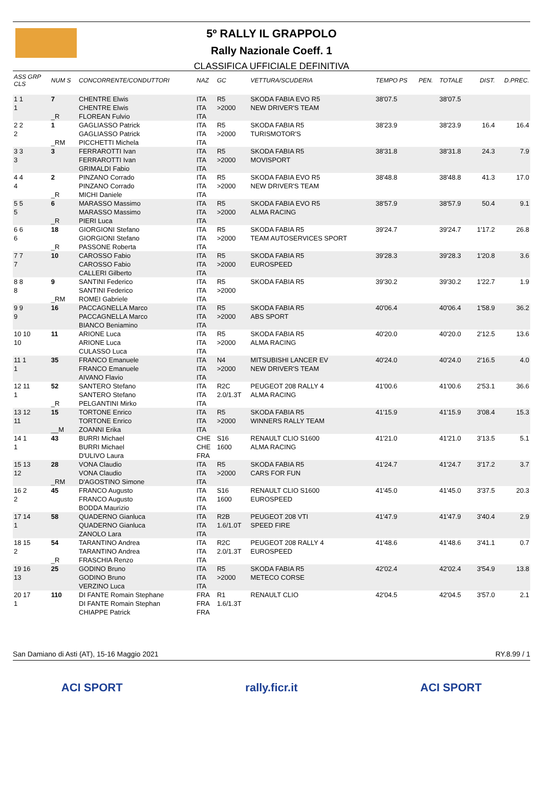5º RALLY IL GRAPPOLO
Rally Nazionale Coeff. 1
CLASSIFICA UFFICIALE DEFINITIVA
| ASS GRP CLS | NUM S | CONCORRENTE/CONDUTTORI | NAZ | GC | VETTURA/SCUDERIA | TEMPO PS | PEN. | TOTALE | DIST. | D.PREC. |
| --- | --- | --- | --- | --- | --- | --- | --- | --- | --- | --- |
| 1 1 1 | 7 _R | CHENTRE Elwis CHENTRE Elwis FLOREAN Fulvio | ITA ITA ITA | R5 >2000 | SKODA FABIA EVO R5 NEW DRIVER'S TEAM | 38'07.5 | | 38'07.5 | | |
| 2 2 2 | 1 _RM | GAGLIASSO Patrick GAGLIASSO Patrick PICCHETTI Michela | ITA ITA ITA | R5 >2000 | SKODA FABIA R5 TURISMOTOR'S | 38'23.9 | | 38'23.9 | 16.4 | 16.4 |
| 3 3 3 | 3 | FERRAROTTI Ivan FERRAROTTI Ivan GRIMALDI Fabio | ITA ITA ITA | R5 >2000 | SKODA FABIA R5 MOVISPORT | 38'31.8 | | 38'31.8 | 24.3 | 7.9 |
| 4 4 4 | 2 _R | PINZANO Corrado PINZANO Corrado MICHI Daniele | ITA ITA ITA | R5 >2000 | SKODA FABIA EVO R5 NEW DRIVER'S TEAM | 38'48.8 | | 38'48.8 | 41.3 | 17.0 |
| 5 5 5 | 6 _R | MARASSO Massimo MARASSO Massimo PIERI Luca | ITA ITA ITA | R5 >2000 | SKODA FABIA EVO R5 ALMA RACING | 38'57.9 | | 38'57.9 | 50.4 | 9.1 |
| 6 6 6 | 18 _R | GIORGIONI Stefano GIORGIONI Stefano PASSONE Roberta | ITA ITA ITA | R5 >2000 | SKODA FABIA R5 TEAM AUTOSERVICES SPORT | 39'24.7 | | 39'24.7 | 1'17.2 | 26.8 |
| 7 7 7 | 10 | CAROSSO Fabio CAROSSO Fabio CALLERI Gilberto | ITA ITA ITA | R5 >2000 | SKODA FABIA R5 EUROSPEED | 39'28.3 | | 39'28.3 | 1'20.8 | 3.6 |
| 8 8 8 | 9 _RM | SANTINI Federico SANTINI Federico ROMEI Gabriele | ITA ITA ITA | R5 >2000 | SKODA FABIA R5 | 39'30.2 | | 39'30.2 | 1'22.7 | 1.9 |
| 9 9 9 | 16 | PACCAGNELLA Marco PACCAGNELLA Marco BIANCO Beniamino | ITA ITA ITA | R5 >2000 | SKODA FABIA R5 ABS SPORT | 40'06.4 | | 40'06.4 | 1'58.9 | 36.2 |
| 10 10 10 | 11 | ARIONE Luca ARIONE Luca CULASSO Luca | ITA ITA ITA | R5 >2000 | SKODA FABIA R5 ALMA RACING | 40'20.0 | | 40'20.0 | 2'12.5 | 13.6 |
| 11 1 1 | 35 | FRANCO Emanuele FRANCO Emanuele AIVANO Flavio | ITA ITA ITA | N4 >2000 | MITSUBISHI LANCER EV NEW DRIVER'S TEAM | 40'24.0 | | 40'24.0 | 2'16.5 | 4.0 |
| 12 11 1 | 52 _R | SANTERO Stefano SANTERO Stefano PELGANTINI Mirko | ITA ITA ITA | R2C 2.0/1.3T | PEUGEOT 208 RALLY 4 ALMA RACING | 41'00.6 | | 41'00.6 | 2'53.1 | 36.6 |
| 13 12 11 | 15 __M | TORTONE Enrico TORTONE Enrico ZOANNI Erika | ITA ITA ITA | R5 >2000 | SKODA FABIA R5 WINNERS RALLY TEAM | 41'15.9 | | 41'15.9 | 3'08.4 | 15.3 |
| 14 1 1 | 43 | BURRI Michael BURRI Michael D'ULIVO Laura | CHE CHE FRA | S16 1600 | RENAULT CLIO S1600 ALMA RACING | 41'21.0 | | 41'21.0 | 3'13.5 | 5.1 |
| 15 13 12 | 28 _RM | VONA Claudio VONA Claudio D'AGOSTINO Simone | ITA ITA ITA | R5 >2000 | SKODA FABIA R5 CARS FOR FUN | 41'24.7 | | 41'24.7 | 3'17.2 | 3.7 |
| 16 2 2 | 45 | FRANCO Augusto FRANCO Augusto BODDA Maurizio | ITA ITA ITA | S16 1600 | RENAULT CLIO S1600 EUROSPEED | 41'45.0 | | 41'45.0 | 3'37.5 | 20.3 |
| 17 14 1 | 58 | QUADERNO Gianluca QUADERNO Gianluca ZANOLO Lara | ITA ITA ITA | R2B 1.6/1.0T | PEUGEOT 208 VTI SPEED FIRE | 41'47.9 | | 41'47.9 | 3'40.4 | 2.9 |
| 18 15 2 | 54 _R | TARANTINO Andrea TARANTINO Andrea FRASCHIA Renzo | ITA ITA ITA | R2C 2.0/1.3T | PEUGEOT 208 RALLY 4 EUROSPEED | 41'48.6 | | 41'48.6 | 3'41.1 | 0.7 |
| 19 16 13 | 25 | GODINO Bruno GODINO Bruno VERZINO Luca | ITA ITA ITA | R5 >2000 | SKODA FABIA R5 METECO CORSE | 42'02.4 | | 42'02.4 | 3'54.9 | 13.8 |
| 20 17 1 | 110 | DI FANTE Romain Stephane DI FANTE Romain Stephan CHIAPPE Patrick | FRA FRA FRA | R1 1.6/1.3T | RENAULT CLIO | 42'04.5 | | 42'04.5 | 3'57.0 | 2.1 |
San Damiano di Asti (AT), 15-16 Maggio 2021 RY.8.99 / 1
ACI SPORT rally.ficr.it ACI SPORT